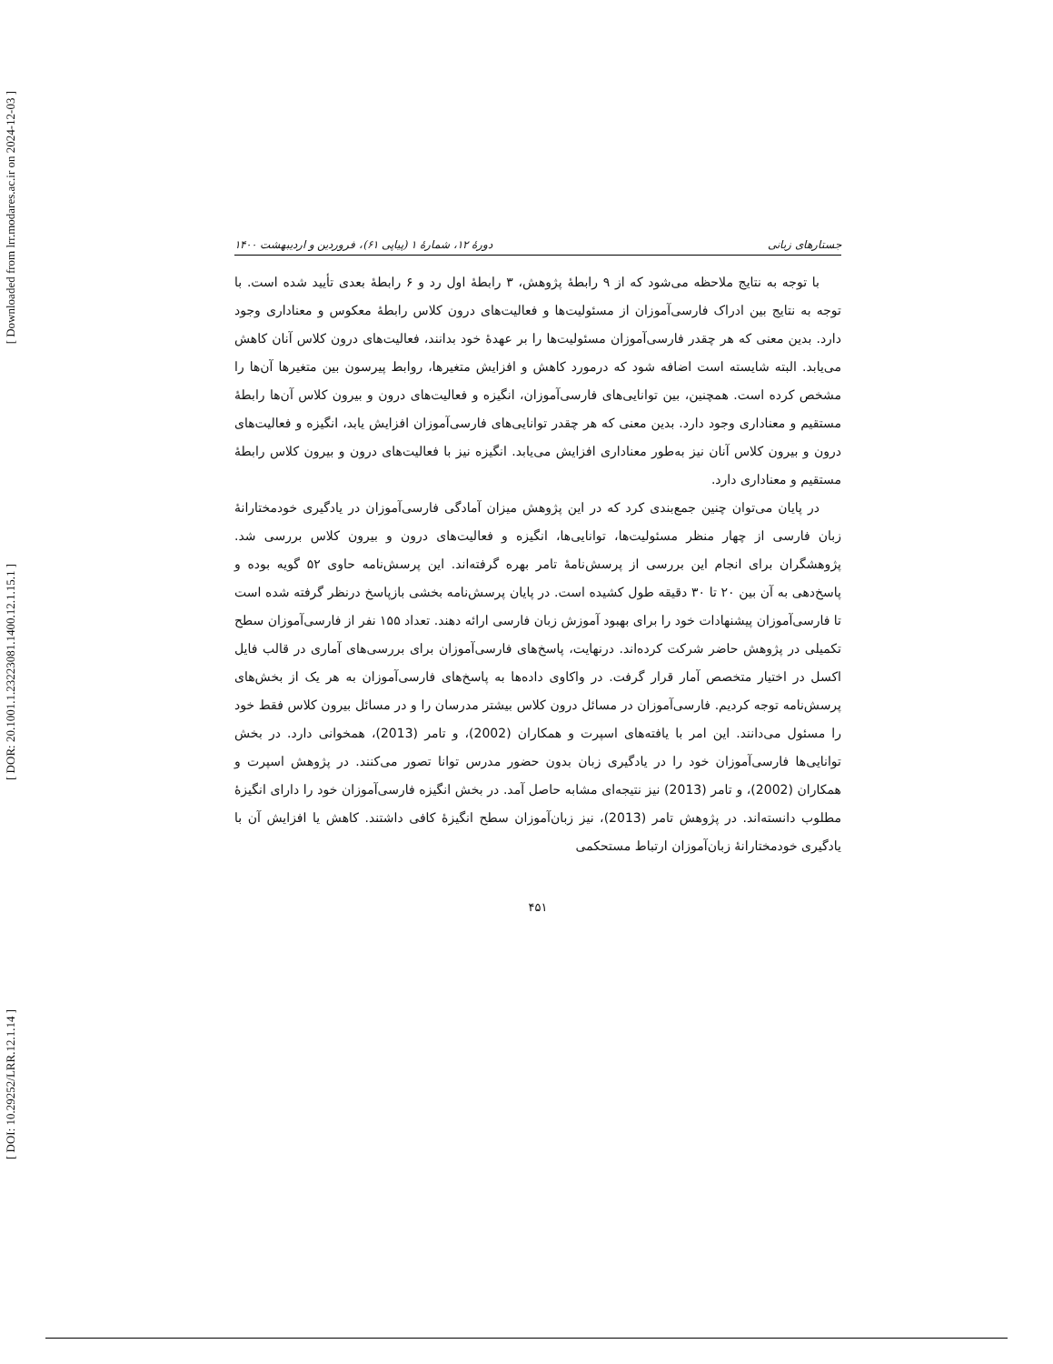[ Downloaded from lrr.modares.ac.ir on 2024-12-03 ]
[ DOR: 20.1001.1.23223081.1400.12.1.15.1 ]
[ DOI: 10.29252/LRR.12.1.14 ]
جستارهای زبانی دورهٔ ۱۲، شمارهٔ ۱ (پیاپی ۶۱)، فروردین و اردیبهشت ۱۴۰۰
با توجه به نتایج ملاحظه می‌شود که از ۹ رابطهٔ پژوهش، ۳ رابطهٔ اول رد و ۶ رابطهٔ بعدی تأیید شده است. با توجه به نتایج بین ادراک فارسی‌آموزان از مسئولیت‌ها و فعالیت‌های درون کلاس رابطهٔ معکوس و معناداری وجود دارد. بدین معنی که هر چقدر فارسی‌آموزان مسئولیت‌ها را بر عهدهٔ خود بدانند، فعالیت‌های درون کلاس آنان کاهش می‌یابد. البته شایسته است اضافه شود که درمورد کاهش و افزایش متغیرها، روابط پیرسون بین متغیرها آن‌ها را مشخص کرده است. همچنین، بین توانایی‌های فارسی‌آموزان، انگیزه و فعالیت‌های درون و بیرون کلاس آن‌ها رابطهٔ مستقیم و معناداری وجود دارد. بدین معنی که هر چقدر توانایی‌های فارسی‌آموزان افزایش یابد، انگیزه و فعالیت‌های درون و بیرون کلاس آنان نیز به‌طور معناداری افزایش می‌یابد. انگیزه نیز با فعالیت‌های درون و بیرون کلاس رابطهٔ مستقیم و معناداری دارد.
در پایان می‌توان چنین جمع‌بندی کرد که در این پژوهش میزان آمادگی فارسی‌آموزان در یادگیری خودمختارانهٔ زبان فارسی از چهار منظر مسئولیت‌ها، توانایی‌ها، انگیزه و فعالیت‌های درون و بیرون کلاس بررسی شد. پژوهشگران برای انجام این بررسی از پرسش‌نامهٔ تامر بهره گرفته‌اند. این پرسش‌نامه حاوی ۵۲ گویه بوده و پاسخ‌دهی به آن بین ۲۰ تا ۳۰ دقیقه طول کشیده است. در پایان پرسش‌نامه بخشی بازپاسخ درنظر گرفته شده است تا فارسی‌آموزان پیشنهادات خود را برای بهبود آموزش زبان فارسی ارائه دهند. تعداد ۱۵۵ نفر از فارسی‌آموزان سطح تکمیلی در پژوهش حاضر شرکت کرده‌اند. درنهایت، پاسخ‌های فارسی‌آموزان برای بررسی‌های آماری در قالب فایل اکسل در اختیار متخصص آمار قرار گرفت. در واکاوی داده‌ها به پاسخ‌های فارسی‌آموزان به هر یک از بخش‌های پرسش‌نامه توجه کردیم. فارسی‌آموزان در مسائل درون کلاس بیشتر مدرسان را و در مسائل بیرون کلاس فقط خود را مسئول می‌دانند. این امر با یافته‌های اسپرت و همکاران (2002)، و تامر (2013)، همخوانی دارد. در بخش توانایی‌ها فارسی‌آموزان خود را در یادگیری زبان بدون حضور مدرس توانا تصور می‌کنند. در پژوهش اسپرت و همکاران (2002)، و تامر (2013) نیز نتیجه‌ای مشابه حاصل آمد. در بخش انگیزه فارسی‌آموزان خود را دارای انگیزهٔ مطلوب دانسته‌اند. در پژوهش تامر (2013)، نیز زبان‌آموزان سطح انگیزهٔ کافی داشتند. کاهش یا افزایش آن با یادگیری خودمختارانهٔ زبان‌آموزان ارتباط مستحکمی
۴۵۱